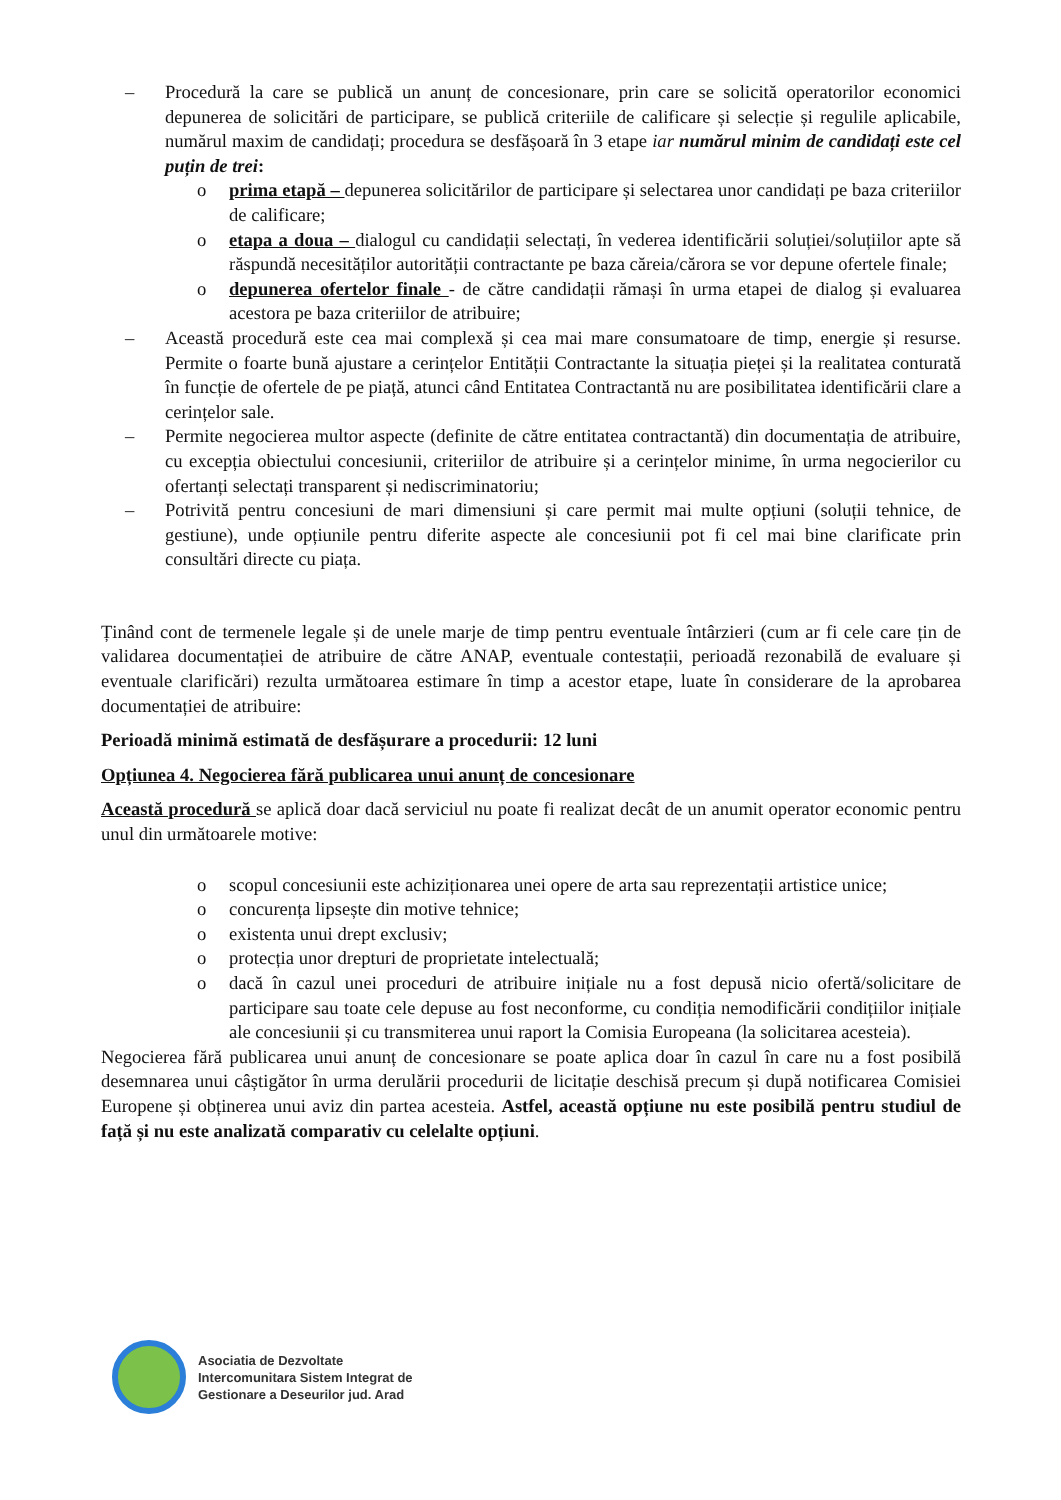– Procedură la care se publică un anunț de concesionare, prin care se solicită operatorilor economici depunerea de solicitări de participare, se publică criteriile de calificare și selecție și regulile aplicabile, numărul maxim de candidați; procedura se desfășoară în 3 etape iar numărul minim de candidați este cel puțin de trei:
o prima etapă – depunerea solicitărilor de participare și selectarea unor candidați pe baza criteriilor de calificare;
o etapa a doua – dialogul cu candidații selectați, în vederea identificării soluției/soluțiilor apte să răspundă necesităților autorității contractante pe baza căreia/cărora se vor depune ofertele finale;
o depunerea ofertelor finale - de către candidații rămași în urma etapei de dialog și evaluarea acestora pe baza criteriilor de atribuire;
– Această procedură este cea mai complexă și cea mai mare consumatoare de timp, energie și resurse. Permite o foarte bună ajustare a cerințelor Entității Contractante la situația pieței și la realitatea conturată în funcție de ofertele de pe piață, atunci când Entitatea Contractantă nu are posibilitatea identificării clare a cerințelor sale.
– Permite negocierea multor aspecte (definite de către entitatea contractantă) din documentația de atribuire, cu excepția obiectului concesiunii, criteriilor de atribuire și a cerințelor minime, în urma negocierilor cu ofertanți selectați transparent și nediscriminatoriu;
– Potrivită pentru concesiuni de mari dimensiuni și care permit mai multe opțiuni (soluții tehnice, de gestiune), unde opțiunile pentru diferite aspecte ale concesiunii pot fi cel mai bine clarificate prin consultări directe cu piața.
Ținând cont de termenele legale și de unele marje de timp pentru eventuale întârzieri (cum ar fi cele care țin de validarea documentației de atribuire de către ANAP, eventuale contestații, perioadă rezonabilă de evaluare și eventuale clarificări) rezulta următoarea estimare în timp a acestor etape, luate în considerare de la aprobarea documentației de atribuire:
Perioadă minimă estimată de desfășurare a procedurii: 12 luni
Opțiunea 4. Negocierea fără publicarea unui anunț de concesionare
Această procedură se aplică doar dacă serviciul nu poate fi realizat decât de un anumit operator economic pentru unul din următoarele motive:
o scopul concesiunii este achiziționarea unei opere de arta sau reprezentații artistice unice;
o concurența lipsește din motive tehnice;
o existenta unui drept exclusiv;
o protecția unor drepturi de proprietate intelectuală;
o dacă în cazul unei proceduri de atribuire inițiale nu a fost depusă nicio ofertă/solicitare de participare sau toate cele depuse au fost neconforme, cu condiția nemodificării condițiilor inițiale ale concesiunii și cu transmiterea unui raport la Comisia Europeana (la solicitarea acesteia).
Negocierea fără publicarea unui anunț de concesionare se poate aplica doar în cazul în care nu a fost posibilă desemnarea unui câștigător în urma derulării procedurii de licitație deschisă precum și după notificarea Comisiei Europene și obținerea unui aviz din partea acesteia. Astfel, această opțiune nu este posibilă pentru studiul de față și nu este analizată comparativ cu celelalte opțiuni.
Asociatia de Dezvoltate
Intercomunitara Sistem Integrat de
Gestionare a Deseurilor jud. Arad